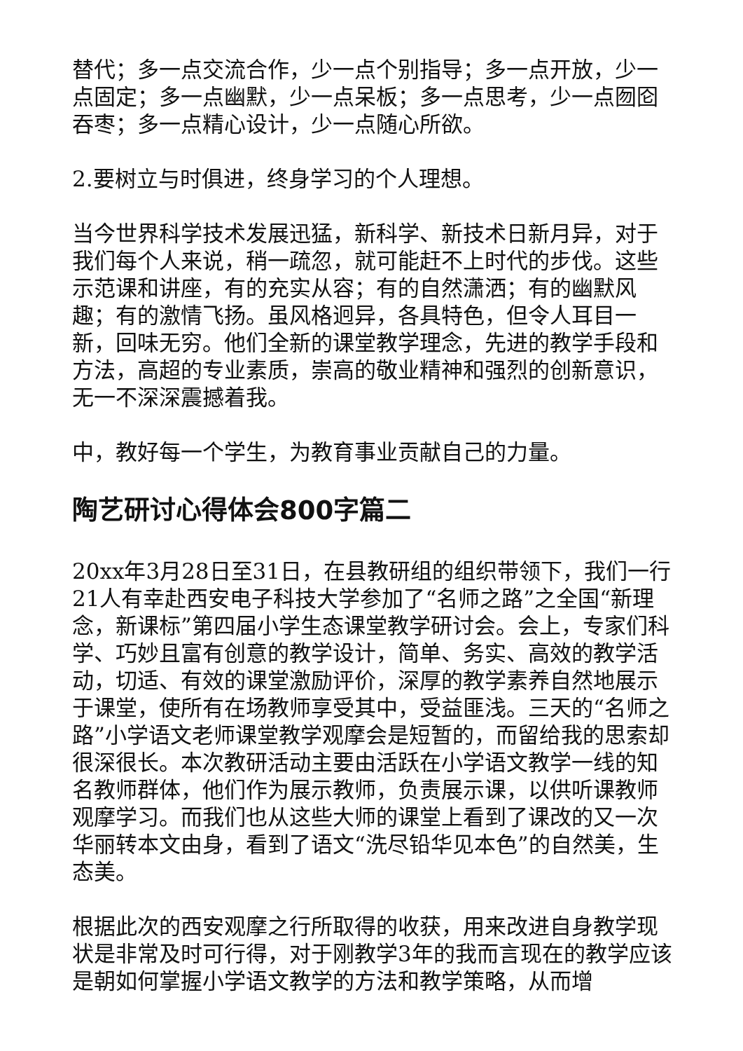替代；多一点交流合作，少一点个别指导；多一点开放，少一点固定；多一点幽默，少一点呆板；多一点思考，少一点囫囵吞枣；多一点精心设计，少一点随心所欲。
2.要树立与时俱进，终身学习的个人理想。
当今世界科学技术发展迅猛，新科学、新技术日新月异，对于我们每个人来说，稍一疏忽，就可能赶不上时代的步伐。这些示范课和讲座，有的充实从容；有的自然潇洒；有的幽默风趣；有的激情飞扬。虽风格迥异，各具特色，但令人耳目一新，回味无穷。他们全新的课堂教学理念，先进的教学手段和方法，高超的专业素质，崇高的敬业精神和强烈的创新意识，无一不深深震撼着我。
中，教好每一个学生，为教育事业贡献自己的力量。
陶艺研讨心得体会800字篇二
20xx年3月28日至31日，在县教研组的组织带领下，我们一行21人有幸赴西安电子科技大学参加了“名师之路”之全国“新理念，新课标”第四届小学生态课堂教学研讨会。会上，专家们科学、巧妙且富有创意的教学设计，简单、务实、高效的教学活动，切适、有效的课堂激励评价，深厚的教学素养自然地展示于课堂，使所有在场教师享受其中，受益匪浅。三天的“名师之路”小学语文老师课堂教学观摩会是短暂的，而留给我的思索却很深很长。本次教研活动主要由活跃在小学语文教学一线的知名教师群体，他们作为展示教师，负责展示课，以供听课教师观摩学习。而我们也从这些大师的课堂上看到了课改的又一次华丽转本文由身，看到了语文“洗尽铅华见本色”的自然美，生态美。
根据此次的西安观摩之行所取得的收获，用来改进自身教学现状是非常及时可行得，对于刚教学3年的我而言现在的教学应该是朝如何掌握小学语文教学的方法和教学策略，从而增